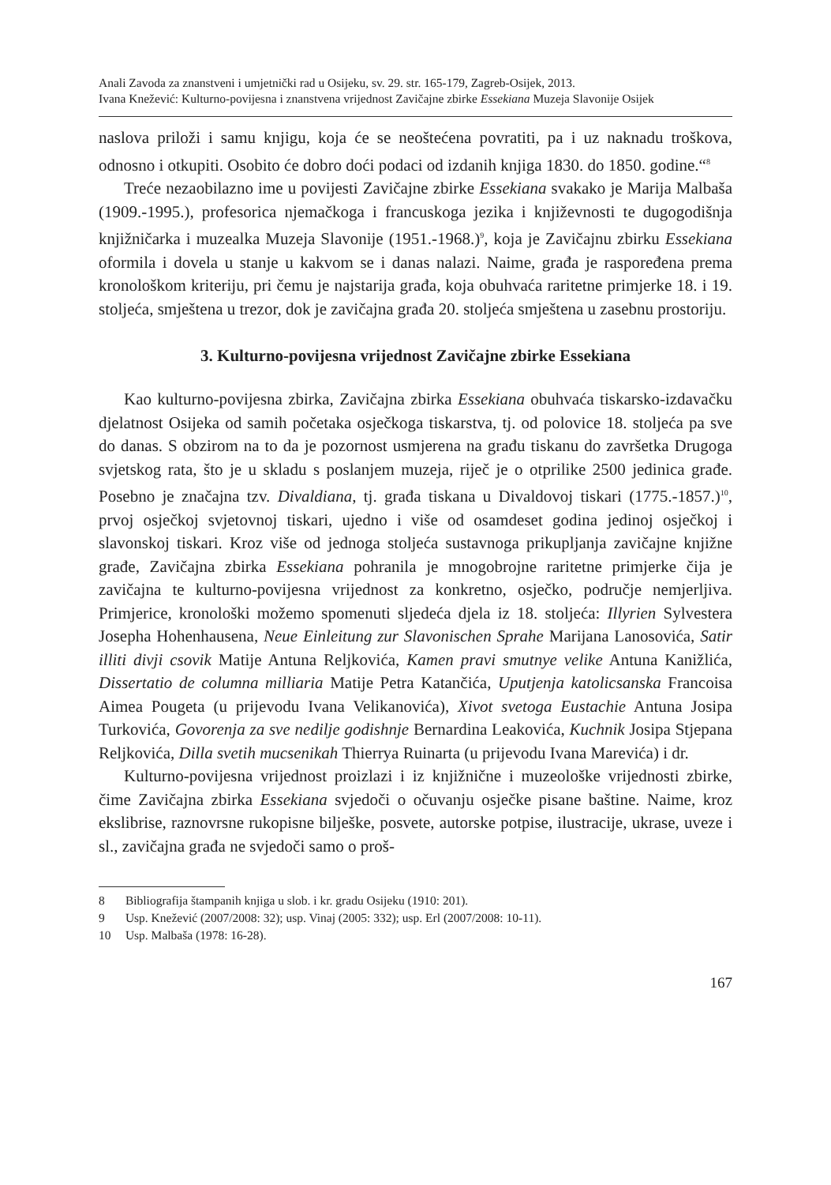Anali Zavoda za znanstveni i umjetnički rad u Osijeku, sv. 29. str. 165-179, Zagreb-Osijek, 2013.
Ivana Knežević: Kulturno-povijesna i znanstvena vrijednost Zavičajne zbirke Essekiana Muzeja Slavonije Osijek
naslova priloži i samu knjigu, koja će se neoštećena povratiti, pa i uz naknadu troškova, odnosno i otkupiti. Osobito će dobro doći podaci od izdanih knjiga 1830. do 1850. godine.“<sup>8</sup>
Treće nezaobilazno ime u povijesti Zavičajne zbirke Essekiana svakako je Marija Malbaša (1909.-1995.), profesorica njemačkoga i francuskoga jezika i književnosti te dugogodišnja knjižničarka i muzealka Muzeja Slavonije (1951.-1968.)<sup>9</sup>, koja je Zavičajnu zbirku Essekiana oformila i dovela u stanje u kakvom se i danas nalazi. Naime, građa je raspoređena prema kronološkom kriteriju, pri čemu je najstarija građa, koja obuhvaća raritetne primjerke 18. i 19. stoljeća, smještena u trezor, dok je zavičajna građa 20. stoljeća smještena u zasebnu prostoriju.
3. Kulturno-povijesna vrijednost Zavičajne zbirke Essekiana
Kao kulturno-povijesna zbirka, Zavičajna zbirka Essekiana obuhvaća tiskarsko-izdavačku djelatnost Osijeka od samih početaka osječkoga tiskarstva, tj. od polovice 18. stoljeća pa sve do danas. S obzirom na to da je pozornost usmjerena na građu tiskanu do završetka Drugoga svjetskog rata, što je u skladu s poslanjem muzeja, riječ je o otprilike 2500 jedinica građe. Posebno je značajna tzv. Divaldiana, tj. građa tiskana u Divaldovoj tiskari (1775.-1857.)<sup>10</sup>, prvoj osječkoj svjetovnoj tiskari, ujedno i više od osamdeset godina jedinoj osječkoj i slavonskoj tiskari. Kroz više od jednoga stoljeća sustavnoga prikupljanja zavičajne knjižne građe, Zavičajna zbirka Essekiana pohranila je mnogobrojne raritetne primjerke čija je zavičajna te kulturno-povijesna vrijednost za konkretno, osječko, područje nemjerljiva. Primjerice, kronološki možemo spomenuti sljedeća djela iz 18. stoljeća: Illyrien Sylvestera Josepha Hohenhausena, Neue Einleitung zur Slavonischen Sprahe Marijana Lanosovića, Satir illiti divji csovik Matije Antuna Reljkovića, Kamen pravi smutnye velike Antuna Kanižlića, Dissertatio de columna milliaria Matije Petra Katančića, Uputjenja katolicsanska Francoisa Aimea Pougeta (u prijevodu Ivana Velikanovića), Xivot svetoga Eustachie Antuna Josipa Turkovića, Govorenja za sve nedilje godishnje Bernardina Leakovića, Kuchnik Josipa Stjepana Reljkovića, Dilla svetih mucsenikah Thierrya Ruinarta (u prijevodu Ivana Marevića) i dr.
Kulturno-povijesna vrijednost proizlazi i iz knjižnične i muzeološke vrijednosti zbirke, čime Zavičajna zbirka Essekiana svjedoči o očuvanju osječke pisane baštine. Naime, kroz ekslibrise, raznovrsne rukopisne bilješke, posvete, autorske potpise, ilustracije, ukrase, uveze i sl., zavičajna građa ne svjedoči samo o proš-
8 Bibliografija štampanih knjiga u slob. i kr. gradu Osijeku (1910: 201).
9 Usp. Knežević (2007/2008: 32); usp. Vinaj (2005: 332); usp. Erl (2007/2008: 10-11).
10 Usp. Malbaša (1978: 16-28).
167